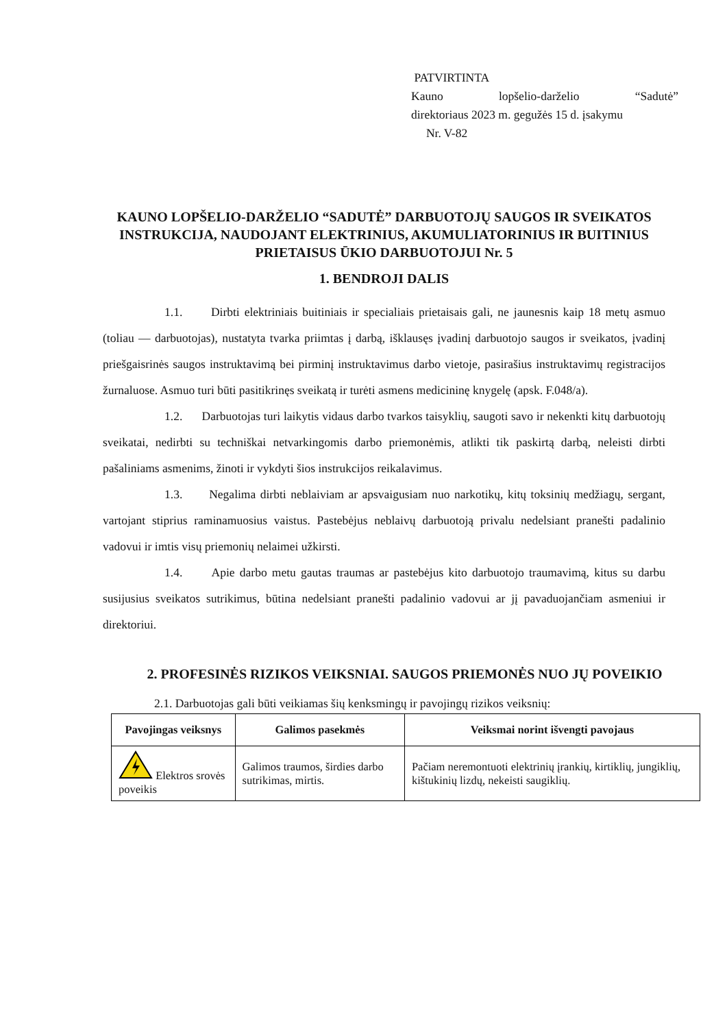PATVIRTINTA
Kauno lopšelio-darželio “Sadutė”
direktoriaus 2023 m. gegužės 15 d. įsakymu
Nr. V-82
KAUNO LOPŠELIO-DARŽELIO “SADUTĖ” DARBUOTOJŲ SAUGOS IR SVEIKATOS INSTRUKCIJA, NAUDOJANT ELEKTRINIUS, AKUMULIATORINIUS IR BUITINIUS PRIETAISUS ŪKIO DARBUOTOJUI Nr. 5
1. BENDROJI DALIS
1.1. Dirbti elektriniais buitiniais ir specialiais prietaisais gali, ne jaunesnis kaip 18 metų asmuo (toliau — darbuotojas), nustatyta tvarka priimtas į darbą, išklausęs įvadinį darbuotojo saugos ir sveikatos, įvadinį priešgaisrinės saugos instruktavimą bei pirminį instruktavimus darbo vietoje, pasirašius instruktavimų registracijos žurnaluose. Asmuo turi būti pasitikrinęs sveikatą ir turėti asmens medicininę knygelę (apsk. F.048/a).
1.2. Darbuotojas turi laikytis vidaus darbo tvarkos taisyklių, saugoti savo ir nekenkti kitų darbuotojų sveikatai, nedirbti su techniškai netvarkingomis darbo priemonėmis, atlikti tik paskirtą darbą, neleisti dirbti pašaliniams asmenims, žinoti ir vykdyti šios instrukcijos reikalavimus.
1.3. Negalima dirbti neblaiviam ar apsvaigusiam nuo narkotikų, kitų toksinių medžiagų, sergant, vartojant stiprius raminamuosius vaistus. Pastebėjus neblaivų darbuotoją privalu nedelsiant pranešti padalinio vadovui ir imtis visų priemonių nelaimei užkirsti.
1.4. Apie darbo metu gautas traumas ar pastebėjus kito darbuotojo traumavimą, kitus su darbu susijusius sveikatos sutrikimus, būtina nedelsiant pranešti padalinio vadovui ar jį pavaduojančiam asmeniui ir direktoriui.
2. PROFESINĖS RIZIKOS VEIKSNIAI. SAUGOS PRIEMONĖS NUO JŲ POVEIKIO
2.1. Darbuotojas gali būti veikiamas šių kenksmingų ir pavojingų rizikos veiksnių:
| Pavojingas veiksnys | Galimos pasekmės | Veiksmai norint išvengti pavojaus |
| --- | --- | --- |
| Elektros srovės poveikis | Galimos traumos, širdies darbo sutrikimas, mirtis. | Pačiam neremontuoti elektrinių įrankių, kirtiklių, jungiklių, kištukinių lizdų, nekeisti saugiklių. |